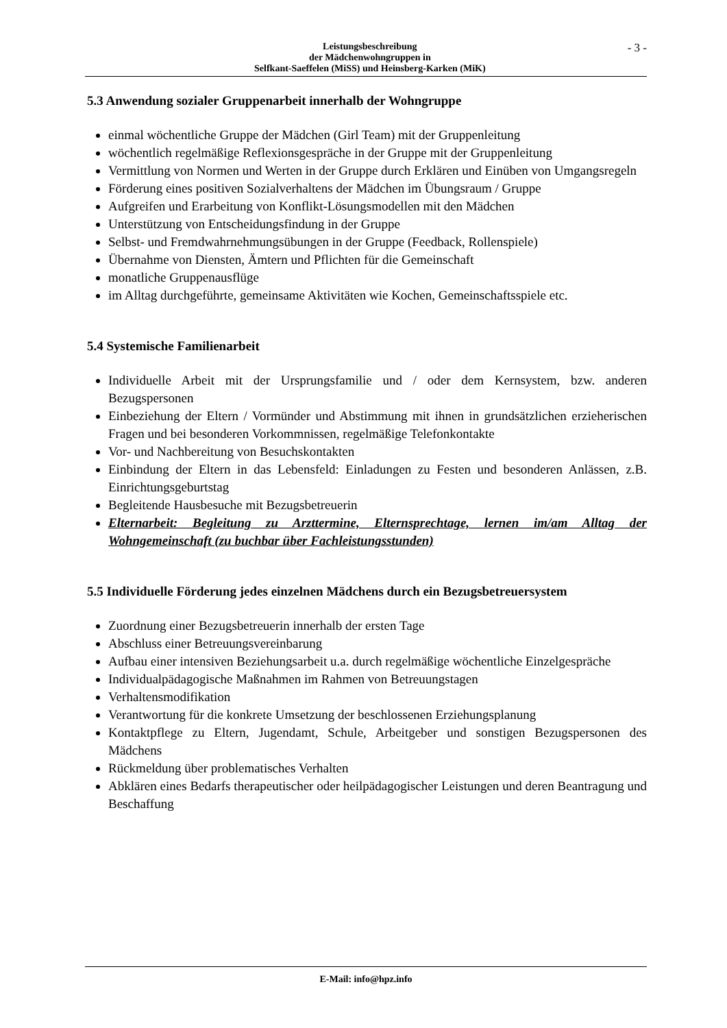Leistungsbeschreibung
der Mädchenwohngruppen in
Selfkant-Saeffelen (MiSS) und Heinsberg-Karken (MiK)
- 3 -
5.3 Anwendung sozialer Gruppenarbeit innerhalb der Wohngruppe
einmal wöchentliche Gruppe der Mädchen (Girl Team) mit der Gruppenleitung
wöchentlich regelmäßige Reflexionsgespräche in der Gruppe mit der Gruppenleitung
Vermittlung von Normen und Werten in der Gruppe durch Erklären und Einüben von Umgangsregeln
Förderung eines positiven Sozialverhaltens der Mädchen im Übungsraum / Gruppe
Aufgreifen und Erarbeitung von Konflikt-Lösungsmodellen mit den Mädchen
Unterstützung von Entscheidungsfindung in der Gruppe
Selbst- und Fremdwahrnehmungsübungen in der Gruppe (Feedback, Rollenspiele)
Übernahme von Diensten, Ämtern und Pflichten für die Gemeinschaft
monatliche Gruppenausflüge
im Alltag durchgeführte, gemeinsame Aktivitäten wie Kochen, Gemeinschaftsspiele etc.
5.4 Systemische Familienarbeit
Individuelle Arbeit mit der Ursprungsfamilie und / oder dem Kernsystem, bzw. anderen Bezugspersonen
Einbeziehung der Eltern / Vormünder und Abstimmung mit ihnen in grundsätzlichen erzieherischen Fragen und bei besonderen Vorkommnissen, regelmäßige Telefonkontakte
Vor- und Nachbereitung von Besuchskontakten
Einbindung der Eltern in das Lebensfeld: Einladungen zu Festen und besonderen Anlässen, z.B. Einrichtungsgeburtstag
Begleitende Hausbesuche mit Bezugsbetreuerin
Elternarbeit: Begleitung zu Arzttermine, Elternsprechtage, lernen im/am Alltag der Wohngemeinschaft (zu buchbar über Fachleistungsstunden)
5.5 Individuelle Förderung jedes einzelnen Mädchens durch ein Bezugsbetreuersystem
Zuordnung einer Bezugsbetreuerin innerhalb der ersten Tage
Abschluss einer Betreuungsvereinbarung
Aufbau einer intensiven Beziehungsarbeit u.a. durch regelmäßige wöchentliche Einzelgespräche
Individualpädagogische Maßnahmen im Rahmen von Betreuungstagen
Verhaltensmodifikation
Verantwortung für die konkrete Umsetzung der beschlossenen Erziehungsplanung
Kontaktpflege zu Eltern, Jugendamt, Schule, Arbeitgeber und sonstigen Bezugspersonen des Mädchens
Rückmeldung über problematisches Verhalten
Abklären eines Bedarfs therapeutischer oder heilpädagogischer Leistungen und deren Beantragung und Beschaffung
E-Mail: info@hpz.info